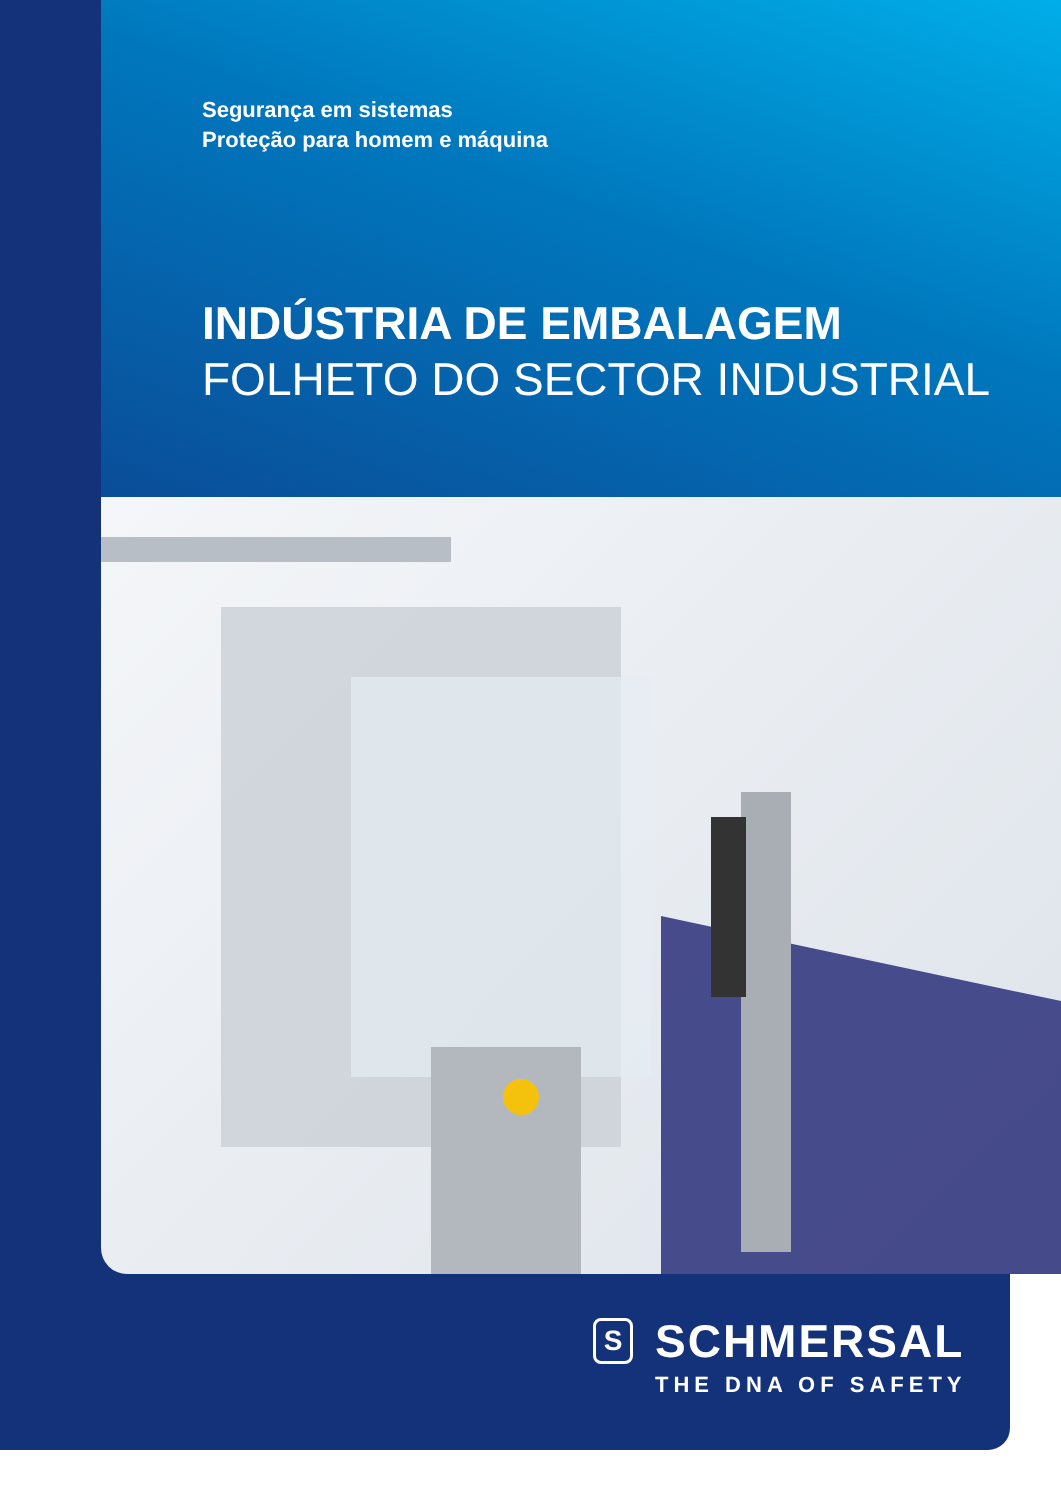Segurança em sistemas
Proteção para homem e máquina
INDÚSTRIA DE EMBALAGEM
FOLHETO DO SECTOR INDUSTRIAL
S
SCHMERSAL
THE DNA OF SAFETY